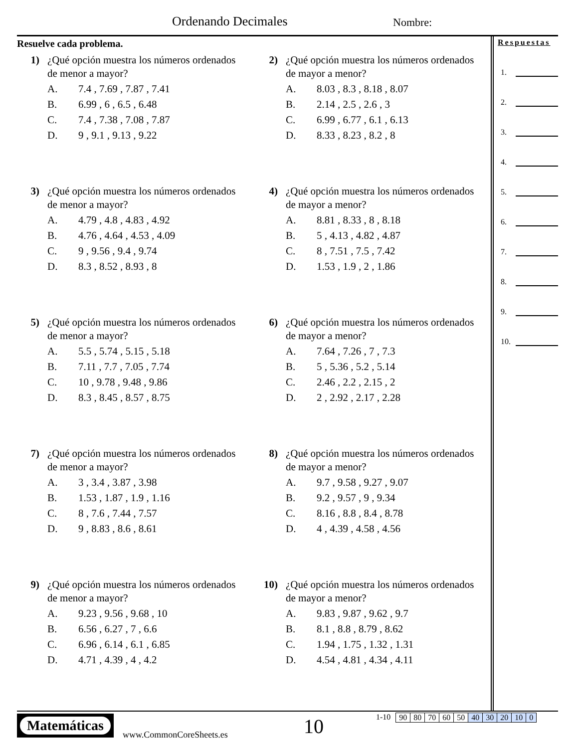Ordenando Decimales Nombre:
Resuelve cada problema.
1) ¿Qué opción muestra los números ordenados
de menor a mayor?
A. 7.4 , 7.69 , 7.87 , 7.41
B. 6.99 , 6 , 6.5 , 6.48
C. 7.4 , 7.38 , 7.08 , 7.87
D. 9 , 9.1 , 9.13 , 9.22
2) ¿Qué opción muestra los números ordenados
de mayor a menor?
A. 8.03 , 8.3 , 8.18 , 8.07
B. 2.14 , 2.5 , 2.6 , 3
C. 6.99 , 6.77 , 6.1 , 6.13
D. 8.33 , 8.23 , 8.2 , 8
3) ¿Qué opción muestra los números ordenados
de menor a mayor?
A. 4.79 , 4.8 , 4.83 , 4.92
B. 4.76 , 4.64 , 4.53 , 4.09
C. 9 , 9.56 , 9.4 , 9.74
D. 8.3 , 8.52 , 8.93 , 8
4) ¿Qué opción muestra los números ordenados
de mayor a menor?
A. 8.81 , 8.33 , 8 , 8.18
B. 5 , 4.13 , 4.82 , 4.87
C. 8 , 7.51 , 7.5 , 7.42
D. 1.53 , 1.9 , 2 , 1.86
5) ¿Qué opción muestra los números ordenados
de menor a mayor?
A. 5.5 , 5.74 , 5.15 , 5.18
B. 7.11 , 7.7 , 7.05 , 7.74
C. 10 , 9.78 , 9.48 , 9.86
D. 8.3 , 8.45 , 8.57 , 8.75
6) ¿Qué opción muestra los números ordenados
de mayor a menor?
A. 7.64 , 7.26 , 7 , 7.3
B. 5 , 5.36 , 5.2 , 5.14
C. 2.46 , 2.2 , 2.15 , 2
D. 2 , 2.92 , 2.17 , 2.28
7) ¿Qué opción muestra los números ordenados
de menor a mayor?
A. 3 , 3.4 , 3.87 , 3.98
B. 1.53 , 1.87 , 1.9 , 1.16
C. 8 , 7.6 , 7.44 , 7.57
D. 9 , 8.83 , 8.6 , 8.61
8) ¿Qué opción muestra los números ordenados
de mayor a menor?
A. 9.7 , 9.58 , 9.27 , 9.07
B. 9.2 , 9.57 , 9 , 9.34
C. 8.16 , 8.8 , 8.4 , 8.78
D. 4 , 4.39 , 4.58 , 4.56
9) ¿Qué opción muestra los números ordenados
de menor a mayor?
A. 9.23 , 9.56 , 9.68 , 10
B. 6.56 , 6.27 , 7 , 6.6
C. 6.96 , 6.14 , 6.1 , 6.85
D. 4.71 , 4.39 , 4 , 4.2
10) ¿Qué opción muestra los números ordenados
de mayor a menor?
A. 9.83 , 9.87 , 9.62 , 9.7
B. 8.1 , 8.8 , 8.79 , 8.62
C. 1.94 , 1.75 , 1.32 , 1.31
D. 4.54 , 4.81 , 4.34 , 4.11
Respuestas
1.
2.
3.
4.
5.
6.
7.
8.
9.
10.
Matemáticas
www.CommonCoreSheets.es 10
1-10
| 90 | 80 | 70 | 60 | 50 | 40 | 30 | 20 | 10 | 0 |